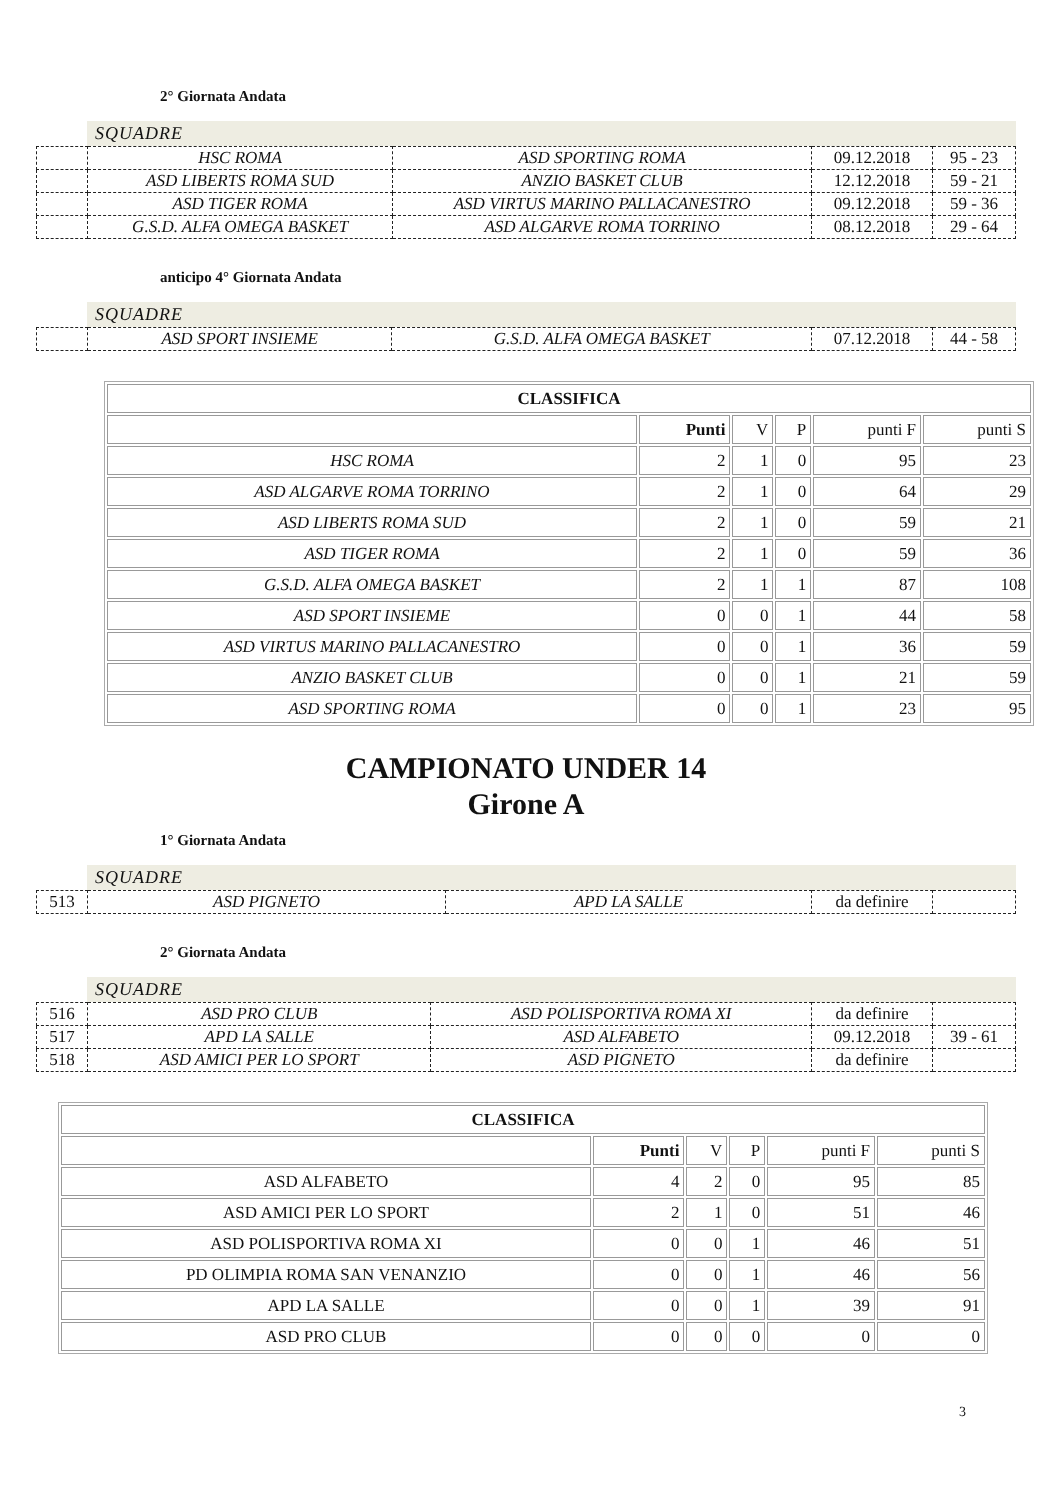2° Giornata Andata
SQUADRE
| | HSC ROMA | ASD SPORTING ROMA | 09.12.2018 | 95 - 23 |
| | ASD LIBERTS ROMA SUD | ANZIO BASKET CLUB | 12.12.2018 | 59 - 21 |
| | ASD TIGER ROMA | ASD VIRTUS MARINO PALLACANESTRO | 09.12.2018 | 59 - 36 |
| | G.S.D. ALFA OMEGA BASKET | ASD ALGARVE ROMA TORRINO | 08.12.2018 | 29 - 64 |
anticipo 4° Giornata Andata
SQUADRE
| | ASD SPORT INSIEME | G.S.D. ALFA OMEGA BASKET | 07.12.2018 | 44 - 58 |
| CLASSIFICA | | | | | |
| --- | --- | --- | --- | --- | --- |
| | Punti | V | P | punti F | punti S |
| HSC ROMA | 2 | 1 | 0 | 95 | 23 |
| ASD ALGARVE ROMA TORRINO | 2 | 1 | 0 | 64 | 29 |
| ASD LIBERTS ROMA SUD | 2 | 1 | 0 | 59 | 21 |
| ASD TIGER ROMA | 2 | 1 | 0 | 59 | 36 |
| G.S.D. ALFA OMEGA BASKET | 2 | 1 | 1 | 87 | 108 |
| ASD SPORT INSIEME | 0 | 0 | 1 | 44 | 58 |
| ASD VIRTUS MARINO PALLACANESTRO | 0 | 0 | 1 | 36 | 59 |
| ANZIO BASKET CLUB | 0 | 0 | 1 | 21 | 59 |
| ASD SPORTING ROMA | 0 | 0 | 1 | 23 | 95 |
CAMPIONATO UNDER 14
Girone A
1° Giornata Andata
SQUADRE
| 513 | ASD PIGNETO | APD LA SALLE | da definire | |
2° Giornata Andata
SQUADRE
| 516 | ASD PRO CLUB | ASD POLISPORTIVA ROMA XI | da definire | |
| 517 | APD LA SALLE | ASD ALFABETO | 09.12.2018 | 39 - 61 |
| 518 | ASD AMICI PER LO SPORT | ASD PIGNETO | da definire | |
| CLASSIFICA | | | | | |
| --- | --- | --- | --- | --- | --- |
| | Punti | V | P | punti F | punti S |
| ASD ALFABETO | 4 | 2 | 0 | 95 | 85 |
| ASD AMICI PER LO SPORT | 2 | 1 | 0 | 51 | 46 |
| ASD POLISPORTIVA ROMA XI | 0 | 0 | 1 | 46 | 51 |
| PD OLIMPIA ROMA SAN VENANZIO | 0 | 0 | 1 | 46 | 56 |
| APD LA SALLE | 0 | 0 | 1 | 39 | 91 |
| ASD PRO CLUB | 0 | 0 | 0 | 0 | 0 |
3